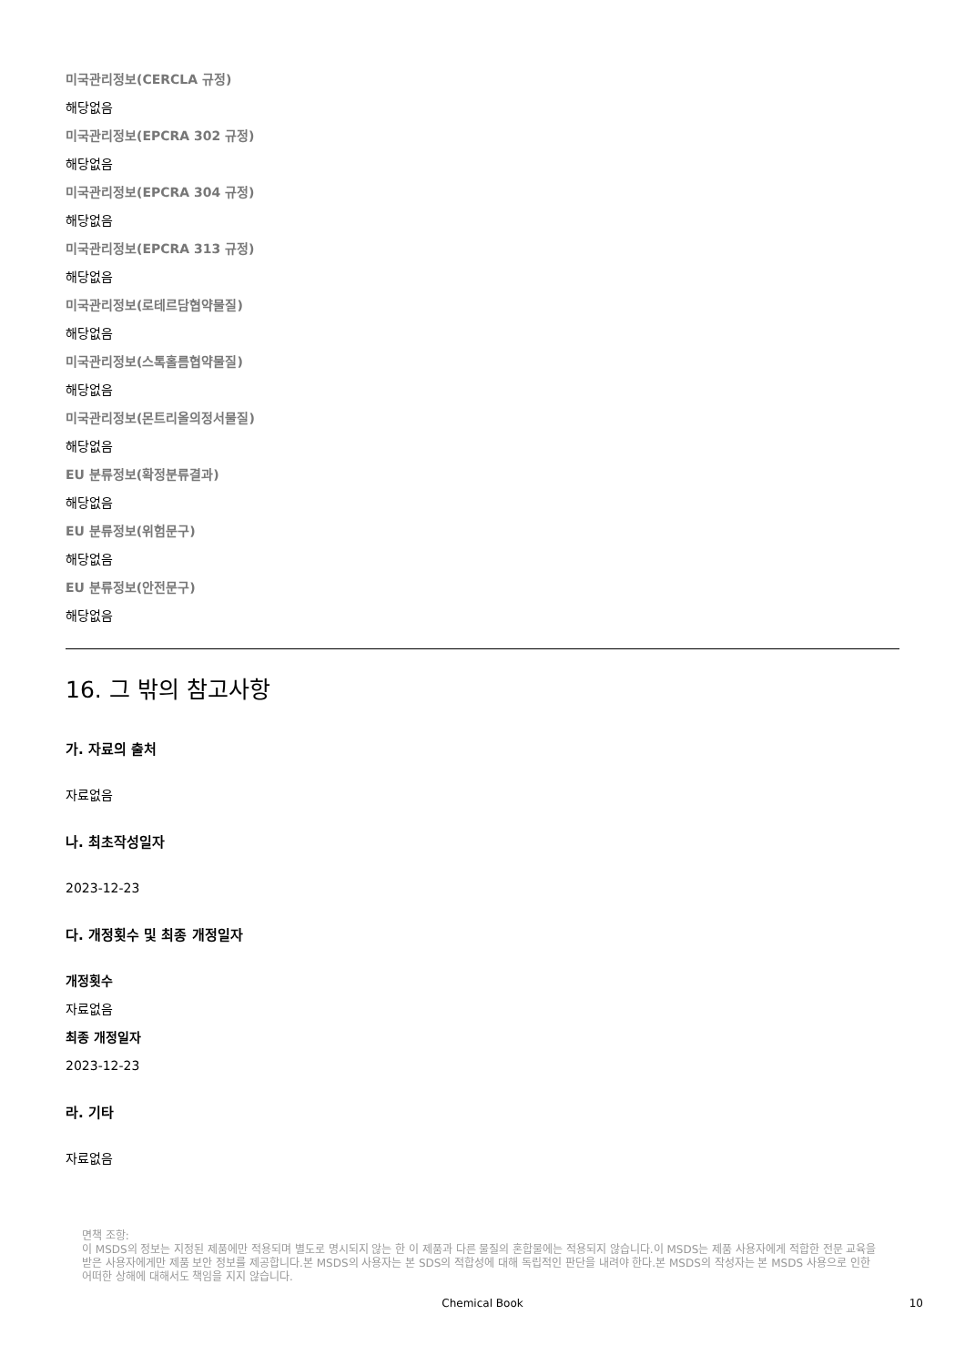미국관리정보(CERCLA 규정)
해당없음
미국관리정보(EPCRA 302 규정)
해당없음
미국관리정보(EPCRA 304 규정)
해당없음
미국관리정보(EPCRA 313 규정)
해당없음
미국관리정보(로테르담협약물질)
해당없음
미국관리정보(스톡홀름협약물질)
해당없음
미국관리정보(몬트리올의정서물질)
해당없음
EU 분류정보(확정분류결과)
해당없음
EU 분류정보(위험문구)
해당없음
EU 분류정보(안전문구)
해당없음
16. 그 밖의 참고사항
가. 자료의 출처
자료없음
나. 최초작성일자
2023-12-23
다. 개정횟수 및 최종 개정일자
개정횟수
자료없음
최종 개정일자
2023-12-23
라. 기타
자료없음
면책 조항:
이 MSDS의 정보는 지정된 제품에만 적용되며 별도로 명시되지 않는 한 이 제품과 다른 물질의 혼합물에는 적용되지 않습니다.이 MSDS는 제품 사용자에게 적합한 전문 교육을 받은 사용자에게만 제품 보안 정보를 제공합니다.본 MSDS의 사용자는 본 SDS의 적합성에 대해 독립적인 판단을 내려야 한다.본 MSDS의 작성자는 본 MSDS 사용으로 인한 어떠한 상해에 대해서도 책임을 지지 않습니다.
Chemical Book 10